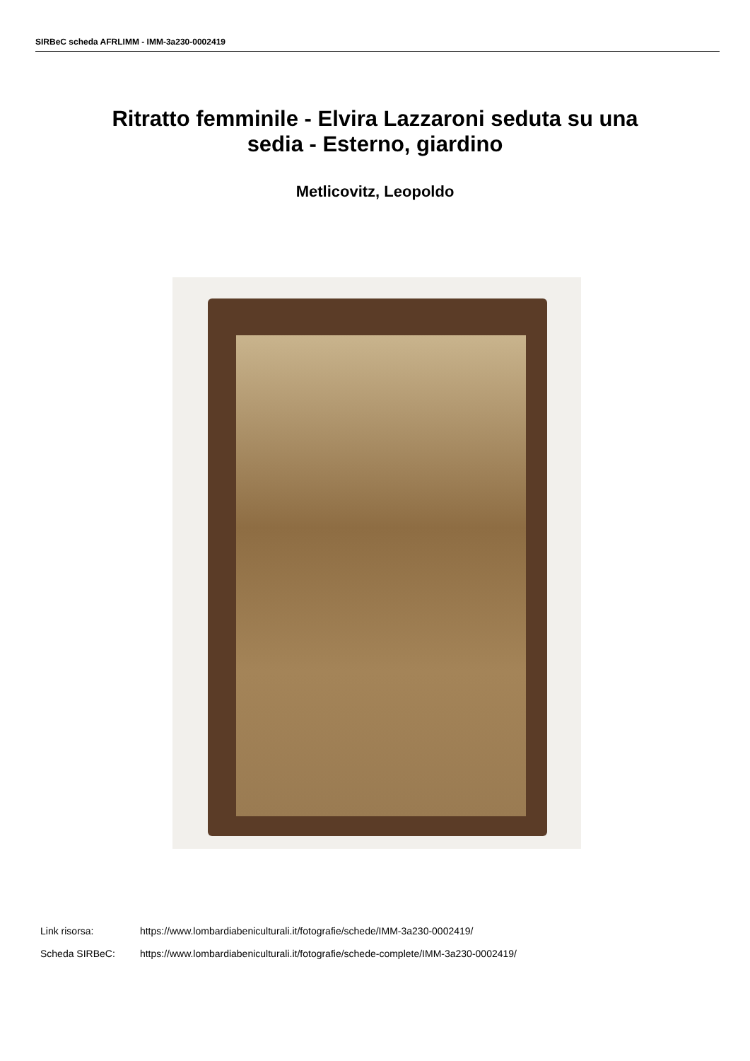SIRBeC scheda AFRLIMM - IMM-3a230-0002419
Ritratto femminile - Elvira Lazzaroni seduta su una
sedia - Esterno, giardino
Metlicovitz, Leopoldo
Link risorsa: https://www.lombardiabeniculturali.it/fotografie/schede/IMM-3a230-0002419/
Scheda SIRBeC: https://www.lombardiabeniculturali.it/fotografie/schede-complete/IMM-3a230-0002419/